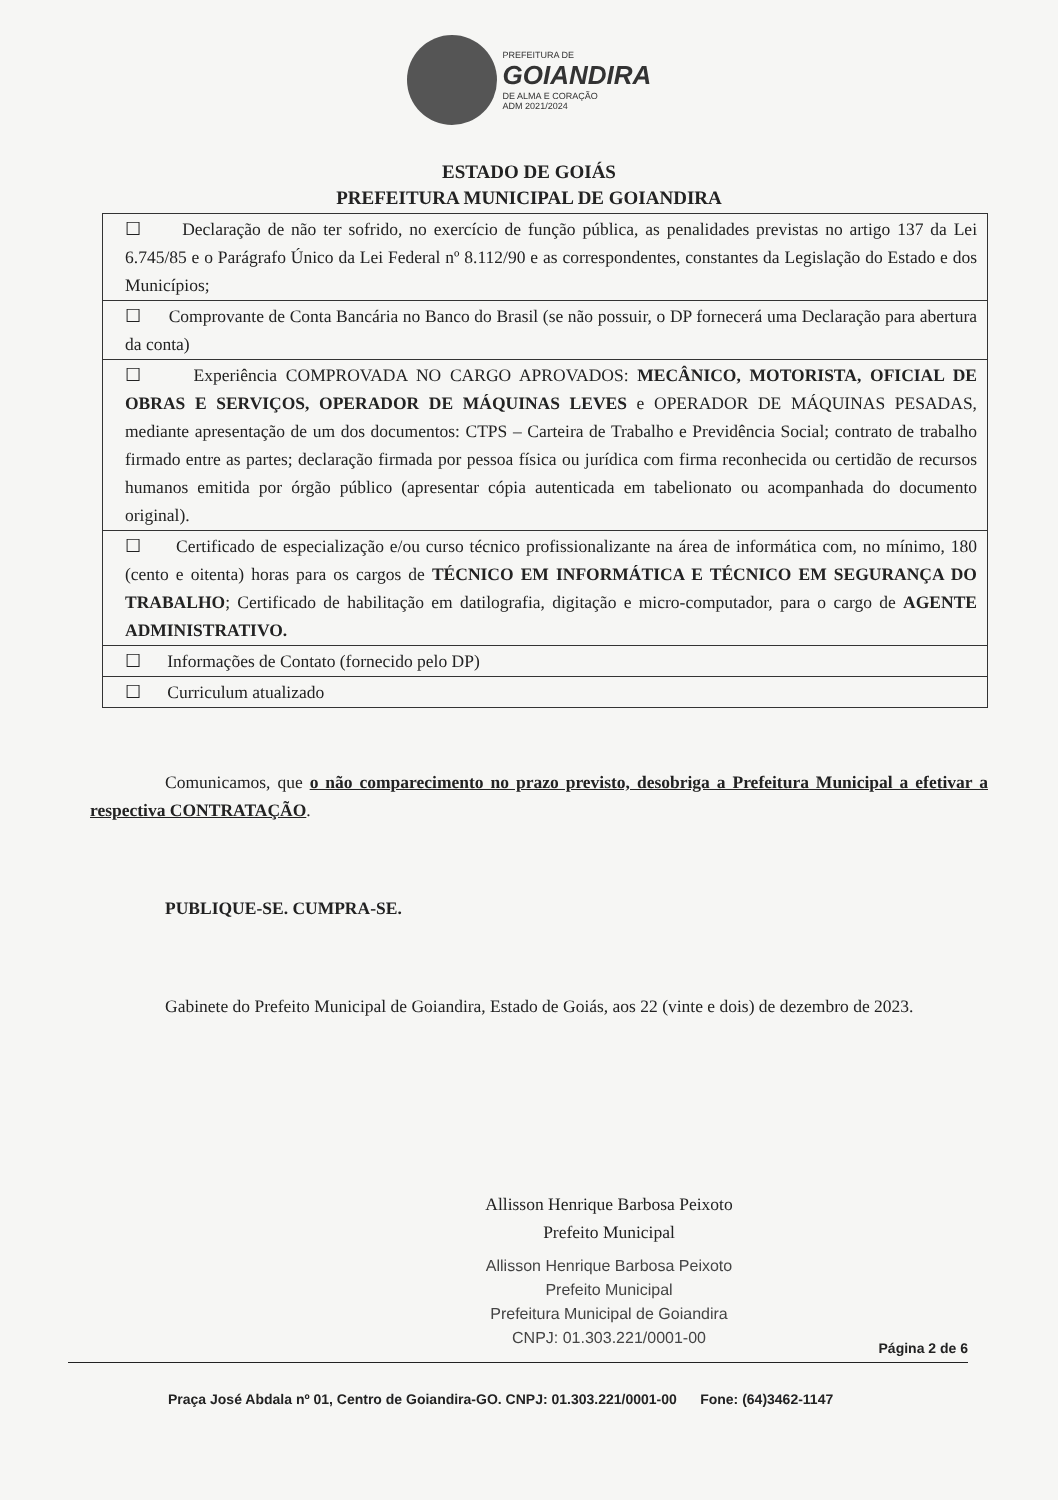PREFEITURA DE GOIANDIRA DE ALMA E CORAÇÃO ADM 2021/2024
ESTADO DE GOIÁS
PREFEITURA MUNICIPAL DE GOIANDIRA
| ☐ Declaração de não ter sofrido, no exercício de função pública, as penalidades previstas no artigo 137 da Lei 6.745/85 e o Parágrafo Único da Lei Federal nº 8.112/90 e as correspondentes, constantes da Legislação do Estado e dos Municípios; |
| ☐ Comprovante de Conta Bancária no Banco do Brasil (se não possuir, o DP fornecerá uma Declaração para abertura da conta) |
| ☐ Experiência COMPROVADA NO CARGO APROVADOS: MECÂNICO, MOTORISTA, OFICIAL DE OBRAS E SERVIÇOS, OPERADOR DE MÁQUINAS LEVES e OPERADOR DE MÁQUINAS PESADAS, mediante apresentação de um dos documentos: CTPS – Carteira de Trabalho e Previdência Social; contrato de trabalho firmado entre as partes; declaração firmada por pessoa física ou jurídica com firma reconhecida ou certidão de recursos humanos emitida por órgão público (apresentar cópia autenticada em tabelionato ou acompanhada do documento original). |
| ☐ Certificado de especialização e/ou curso técnico profissionalizante na área de informática com, no mínimo, 180 (cento e oitenta) horas para os cargos de TÉCNICO EM INFORMÁTICA E TÉCNICO EM SEGURANÇA DO TRABALHO ; Certificado de habilitação em datilografia, digitação e micro-computador, para o cargo de AGENTE ADMINISTRATIVO. |
| ☐ Informações de Contato (fornecido pelo DP) |
| ☐ Curriculum atualizado |
Comunicamos, que o não comparecimento no prazo previsto, desobriga a Prefeitura Municipal a efetivar a respectiva CONTRATAÇÃO.
PUBLIQUE-SE. CUMPRA-SE.
Gabinete do Prefeito Municipal de Goiandira, Estado de Goiás, aos 22 (vinte e dois) de dezembro de 2023.
Allisson Henrique Barbosa Peixoto
Prefeito Municipal
Allisson Henrique Barbosa Peixoto
Prefeito Municipal
Prefeitura Municipal de Goiandira
CNPJ: 01.303.221/0001-00
Página 2 de 6
Praça José Abdala nº 01, Centro de Goiandira-GO. CNPJ: 01.303.221/0001-00 Fone: (64)3462-1147